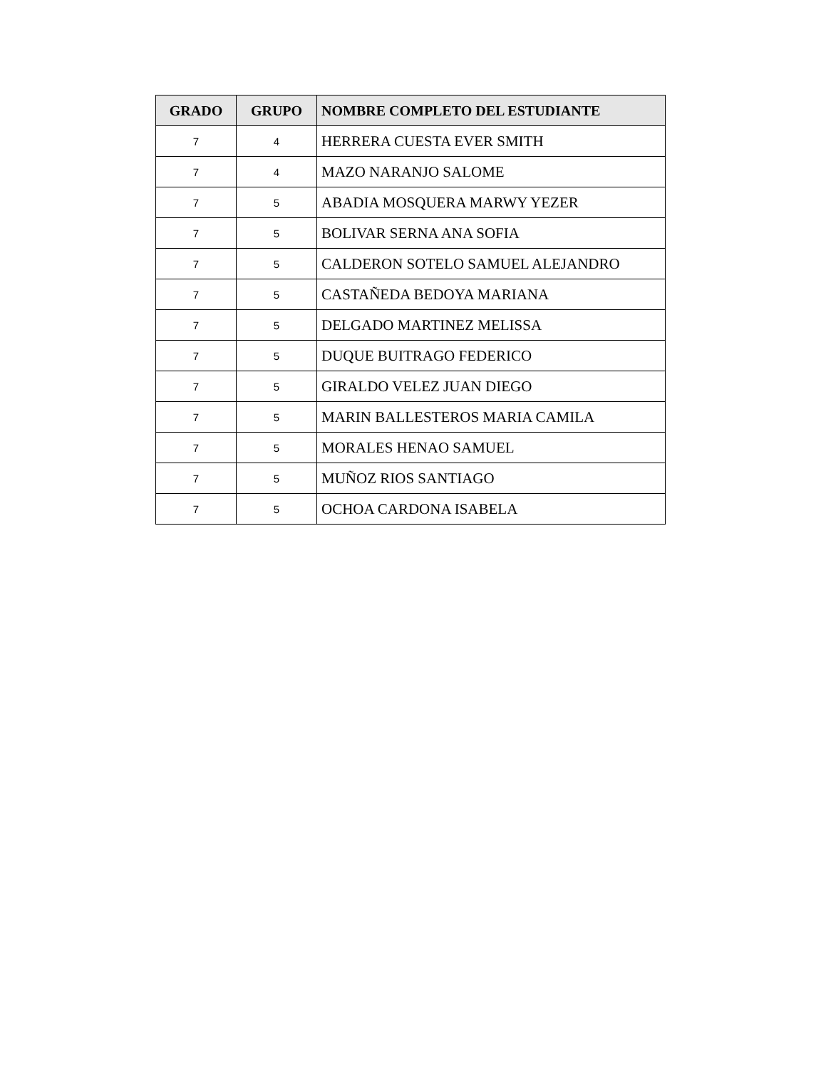| GRADO | GRUPO | NOMBRE COMPLETO DEL ESTUDIANTE |
| --- | --- | --- |
| 7 | 4 | HERRERA CUESTA EVER SMITH |
| 7 | 4 | MAZO NARANJO SALOME |
| 7 | 5 | ABADIA MOSQUERA MARWY YEZER |
| 7 | 5 | BOLIVAR SERNA ANA SOFIA |
| 7 | 5 | CALDERON SOTELO SAMUEL ALEJANDRO |
| 7 | 5 | CASTAÑEDA BEDOYA MARIANA |
| 7 | 5 | DELGADO MARTINEZ MELISSA |
| 7 | 5 | DUQUE BUITRAGO FEDERICO |
| 7 | 5 | GIRALDO VELEZ JUAN DIEGO |
| 7 | 5 | MARIN BALLESTEROS MARIA CAMILA |
| 7 | 5 | MORALES HENAO SAMUEL |
| 7 | 5 | MUÑOZ RIOS SANTIAGO |
| 7 | 5 | OCHOA CARDONA ISABELA |